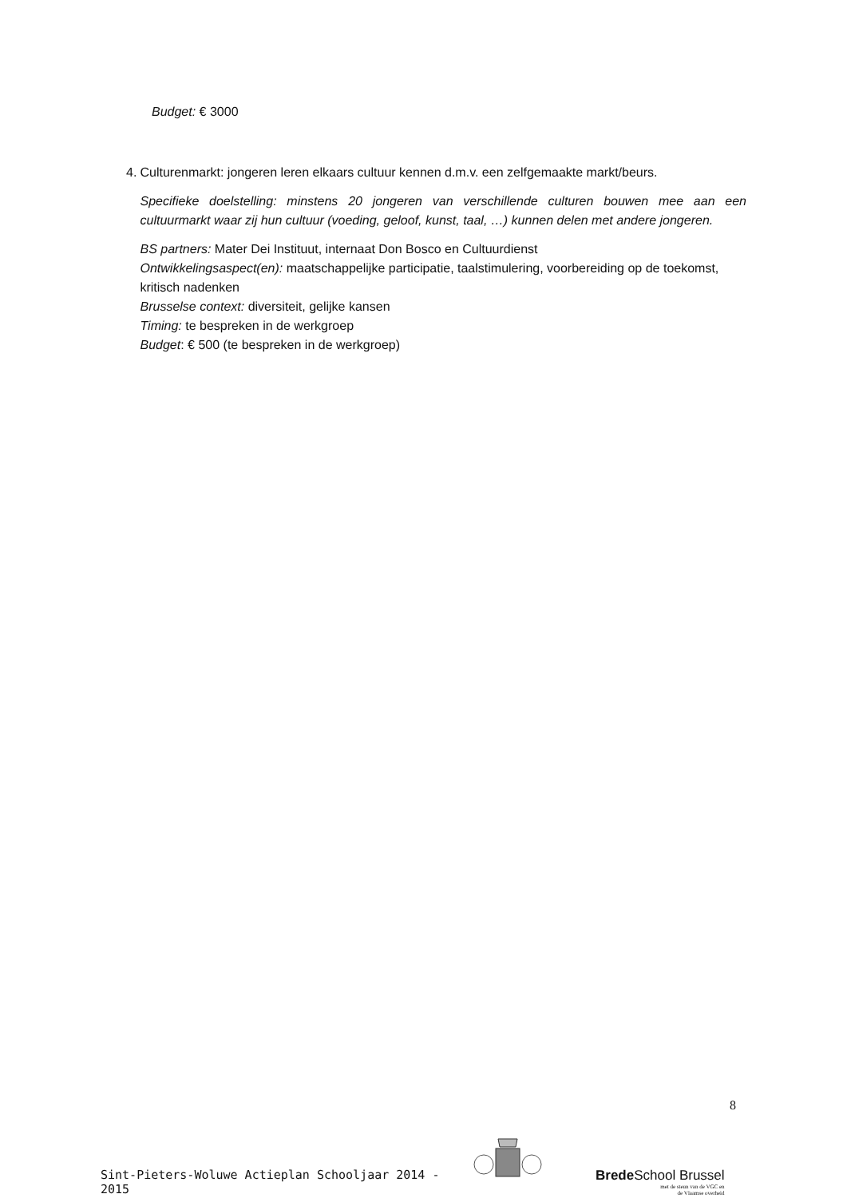Budget: € 3000
4. Culturenmarkt: jongeren leren elkaars cultuur kennen d.m.v. een zelfgemaakte markt/beurs.
Specifieke doelstelling: minstens 20 jongeren van verschillende culturen bouwen mee aan een cultuurmarkt waar zij hun cultuur (voeding, geloof, kunst, taal, …) kunnen delen met andere jongeren.
BS partners: Mater Dei Instituut, internaat Don Bosco en Cultuurdienst
Ontwikkelingsaspect(en): maatschappelijke participatie, taalstimulering, voorbereiding op de toekomst, kritisch nadenken
Brusselse context: diversiteit, gelijke kansen
Timing: te bespreken in de werkgroep
Budget: € 500 (te bespreken in de werkgroep)
8
Sint-Pieters-Woluwe Actieplan Schooljaar 2014 - 2015
Brede School Brussel
met de steun van de VGC en
de Vlaamse overheid